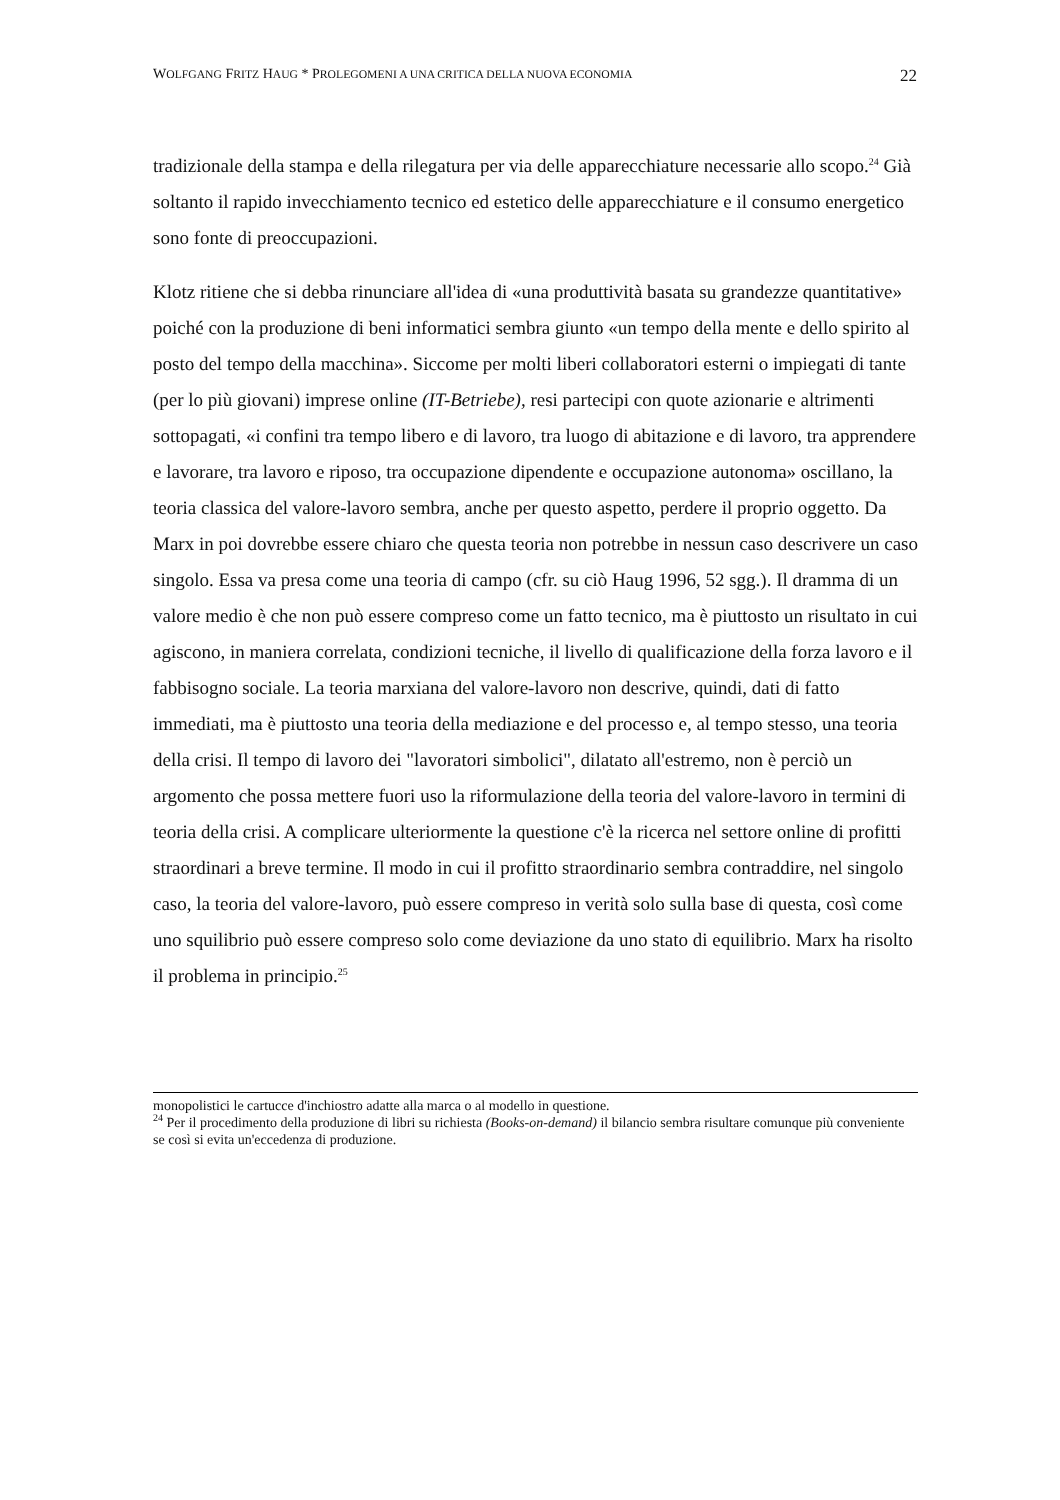WOLFGANG FRITZ HAUG * PROLEGOMENI A UNA CRITICA DELLA NUOVA ECONOMIA 22
tradizionale della stampa e della rilegatura per via delle apparecchiature necessarie allo scopo.<sup>24</sup> Già soltanto il rapido invecchiamento tecnico ed estetico delle apparecchiature e il consumo energetico sono fonte di preoccupazioni.
Klotz ritiene che si debba rinunciare all'idea di «una produttività basata su grandezze quantitative» poiché con la produzione di beni informatici sembra giunto «un tempo della mente e dello spirito al posto del tempo della macchina». Siccome per molti liberi collaboratori esterni o impiegati di tante (per lo più giovani) imprese online (IT-Betriebe), resi partecipi con quote azionarie e altrimenti sottopagati, «i confini tra tempo libero e di lavoro, tra luogo di abitazione e di lavoro, tra apprendere e lavorare, tra lavoro e riposo, tra occupazione dipendente e occupazione autonoma» oscillano, la teoria classica del valore-lavoro sembra, anche per questo aspetto, perdere il proprio oggetto. Da Marx in poi dovrebbe essere chiaro che questa teoria non potrebbe in nessun caso descrivere un caso singolo. Essa va presa come una teoria di campo (cfr. su ciò Haug 1996, 52 sgg.). Il dramma di un valore medio è che non può essere compreso come un fatto tecnico, ma è piuttosto un risultato in cui agiscono, in maniera correlata, condizioni tecniche, il livello di qualificazione della forza lavoro e il fabbisogno sociale. La teoria marxiana del valore-lavoro non descrive, quindi, dati di fatto immediati, ma è piuttosto una teoria della mediazione e del processo e, al tempo stesso, una teoria della crisi. Il tempo di lavoro dei "lavoratori simbolici", dilatato all'estremo, non è perciò un argomento che possa mettere fuori uso la riformulazione della teoria del valore-lavoro in termini di teoria della crisi. A complicare ulteriormente la questione c'è la ricerca nel settore online di profitti straordinari a breve termine. Il modo in cui il profitto straordinario sembra contraddire, nel singolo caso, la teoria del valore-lavoro, può essere compreso in verità solo sulla base di questa, così come uno squilibrio può essere compreso solo come deviazione da uno stato di equilibrio. Marx ha risolto il problema in principio.<sup>25</sup>
monopolistici le cartucce d'inchiostro adatte alla marca o al modello in questione.
<sup>24</sup> Per il procedimento della produzione di libri su richiesta (Books-on-demand) il bilancio sembra risultare comunque più conveniente se così si evita un'eccedenza di produzione.